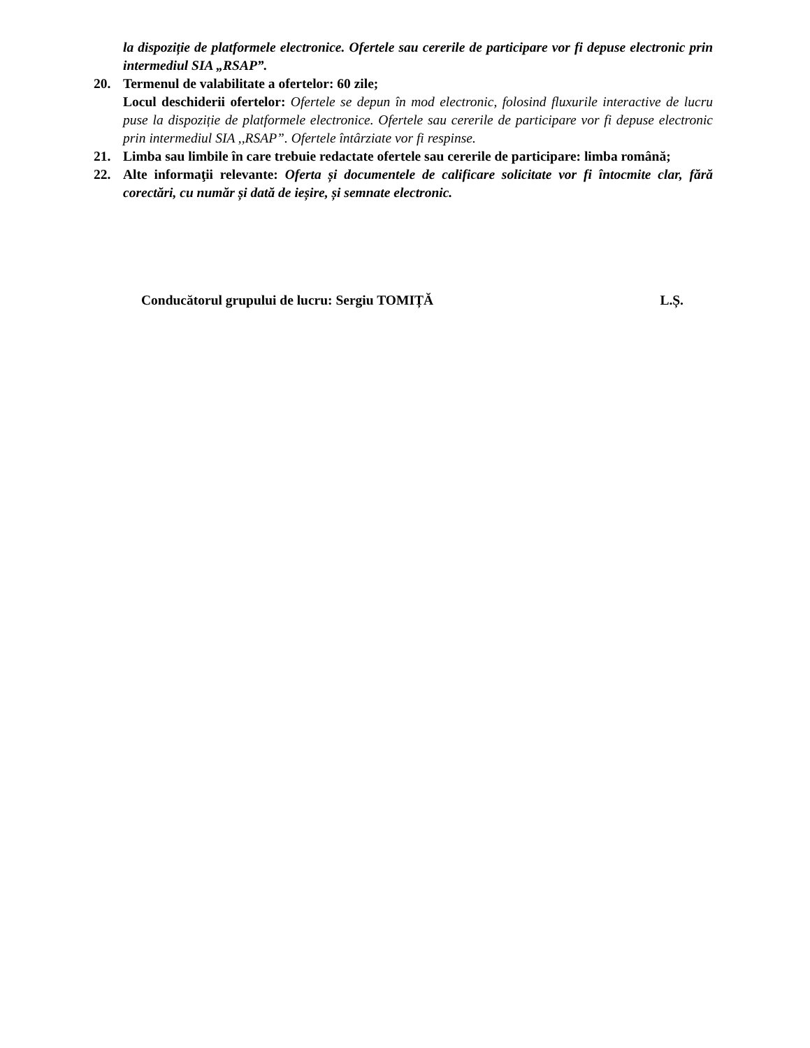la dispoziție de platformele electronice. Ofertele sau cererile de participare vor fi depuse electronic prin intermediul SIA „RSAP”.
20. Termenul de valabilitate a ofertelor: 60 zile;
Locul deschiderii ofertelor: Ofertele se depun în mod electronic, folosind fluxurile interactive de lucru puse la dispoziție de platformele electronice. Ofertele sau cererile de participare vor fi depuse electronic prin intermediul SIA ,,RSAP”. Ofertele întârziate vor fi respinse.
21. Limba sau limbile în care trebuie redactate ofertele sau cererile de participare: limba română;
22. Alte informaţii relevante: Oferta și documentele de calificare solicitate vor fi întocmite clar, fără corectări, cu număr și dată de ieșire, și semnate electronic.
Conducătorul grupului de lucru: Sergiu TOMIȚĂ L.Ș.